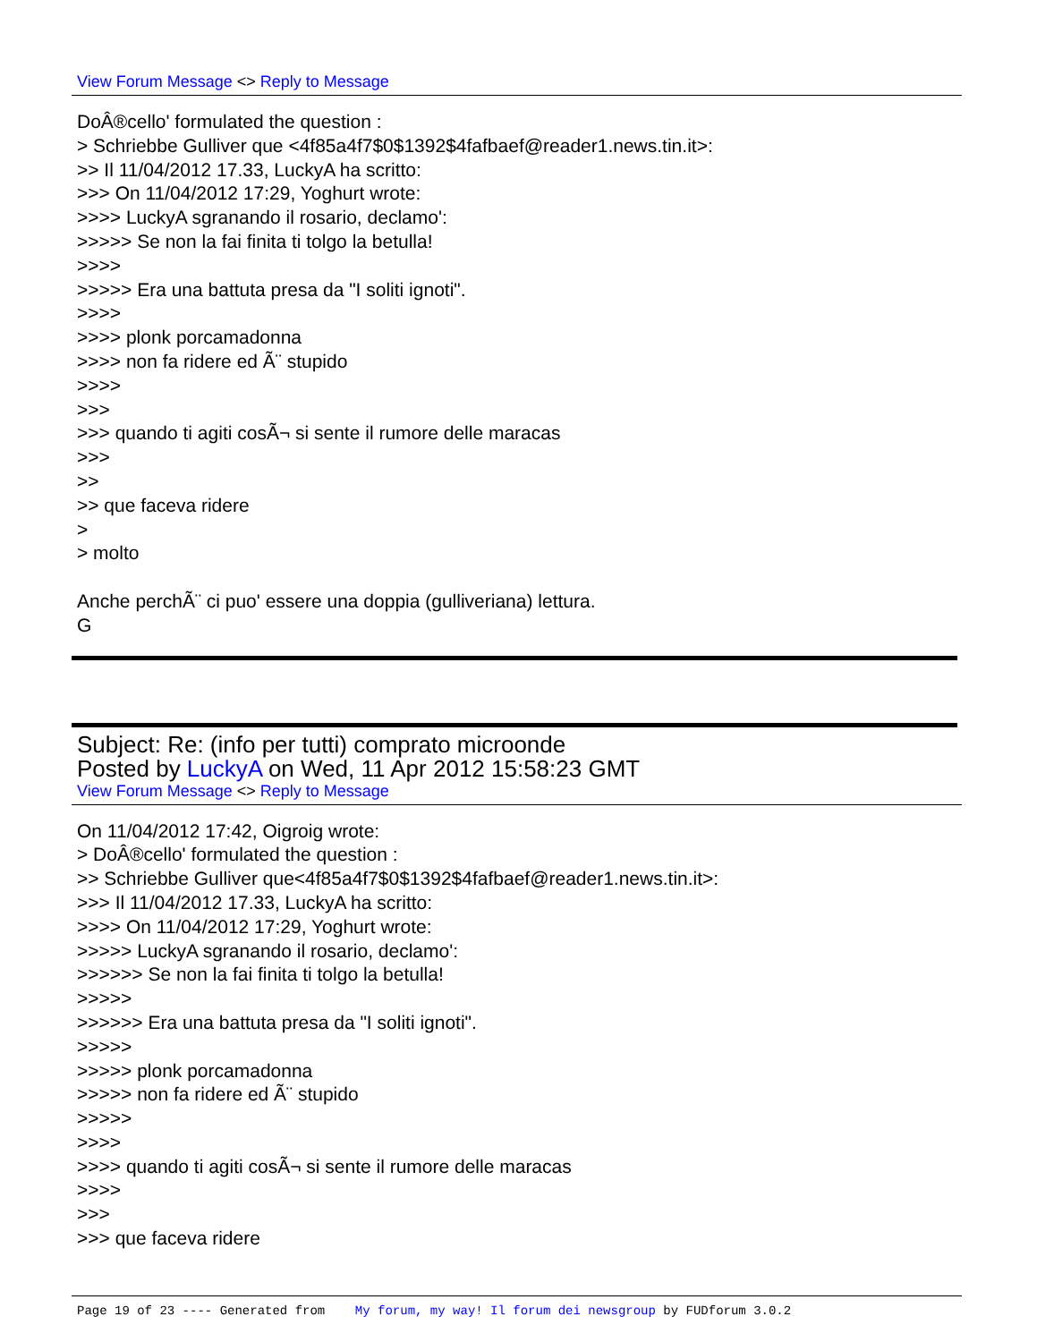View Forum Message <> Reply to Message
DoÂ®cello' formulated the question :
> Schriebbe Gulliver que <4f85a4f7$0$1392$4fafbaef@reader1.news.tin.it>:
>> Il 11/04/2012 17.33, LuckyA ha scritto:
>>> On 11/04/2012 17:29, Yoghurt wrote:
>>>> LuckyA sgranando il rosario, declamo':
>>>>> Se non la fai finita ti tolgo la betulla!
>>>>
>>>>> Era una battuta presa da "I soliti ignoti".
>>>>
>>>> plonk porcamadonna
>>>> non fa ridere ed Ã¨ stupido
>>>>
>>>
>>> quando ti agiti cosÃ¬ si sente il rumore delle maracas
>>>
>>
>> que faceva ridere
>
> molto
Anche perchÃ¨ ci puo' essere una doppia (gulliveriana) lettura.
G
Subject: Re: (info per tutti) comprato microonde
Posted by LuckyA on Wed, 11 Apr 2012 15:58:23 GMT
View Forum Message <> Reply to Message
On 11/04/2012 17:42, Oigroig wrote:
> DoÂ®cello' formulated the question :
>> Schriebbe Gulliver que<4f85a4f7$0$1392$4fafbaef@reader1.news.tin.it>:
>>> Il 11/04/2012 17.33, LuckyA ha scritto:
>>>> On 11/04/2012 17:29, Yoghurt wrote:
>>>>> LuckyA sgranando il rosario, declamo':
>>>>>> Se non la fai finita ti tolgo la betulla!
>>>>>
>>>>>> Era una battuta presa da "I soliti ignoti".
>>>>>
>>>>> plonk porcamadonna
>>>>> non fa ridere ed Ã¨ stupido
>>>>>
>>>>
>>>> quando ti agiti cosÃ¬ si sente il rumore delle maracas
>>>>
>>>
>>> que faceva ridere
Page 19 of 23 ---- Generated from My forum, my way! Il forum dei newsgroup by FUDforum 3.0.2